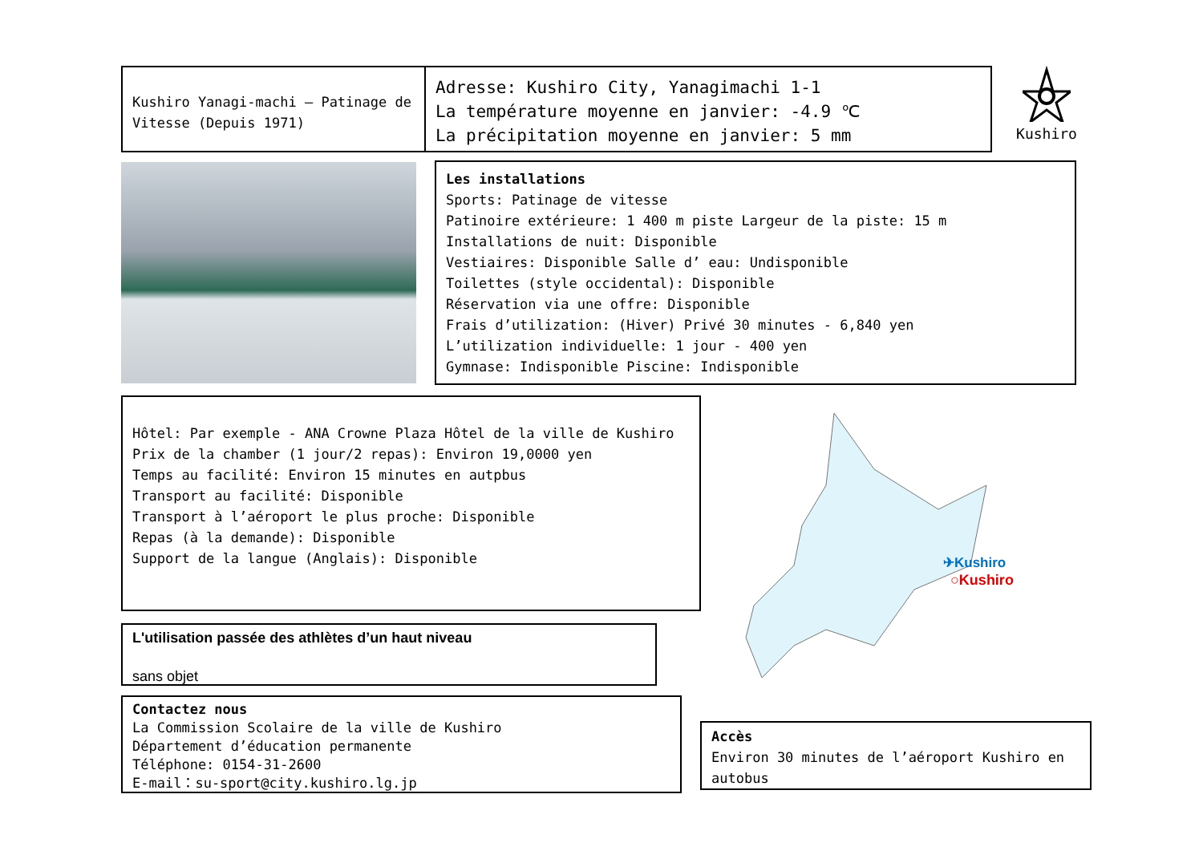Kushiro Yanagi-machi – Patinage de Vitesse (Depuis 1971)
Adresse: Kushiro City, Yanagimachi 1-1
La température moyenne en janvier: -4.9 ℃
La précipitation moyenne en janvier: 5 mm
Kushiro
Les installations
Sports: Patinage de vitesse
Patinoire extérieure: 1 400 m piste Largeur de la piste: 15 m
Installations de nuit: Disponible
Vestiaires: Disponible Salle d’ eau: Undisponible
Toilettes (style occidental): Disponible
Réservation via une offre: Disponible
Frais d’utilization: (Hiver) Privé 30 minutes - 6,840 yen
L’utilization individuelle: 1 jour - 400 yen
Gymnase: Indisponible Piscine: Indisponible
Hôtel: Par exemple - ANA Crowne Plaza Hôtel de la ville de Kushiro
Prix de la chamber (1 jour/2 repas): Environ 19,0000 yen
Temps au facilité: Environ 15 minutes en autpbus
Transport au facilité: Disponible
Transport à l’aéroport le plus proche: Disponible
Repas (à la demande): Disponible
Support de la langue (Anglais): Disponible
✈Kushiro
○Kushiro
L'utilisation passée des athlètes d’un haut niveau
sans objet
Contactez nous
La Commission Scolaire de la ville de Kushiro
Département d’éducation permanente
Téléphone: 0154-31-2600
E-mail：su-sport@city.kushiro.lg.jp
Accès
Environ 30 minutes de l’aéroport Kushiro en autobus